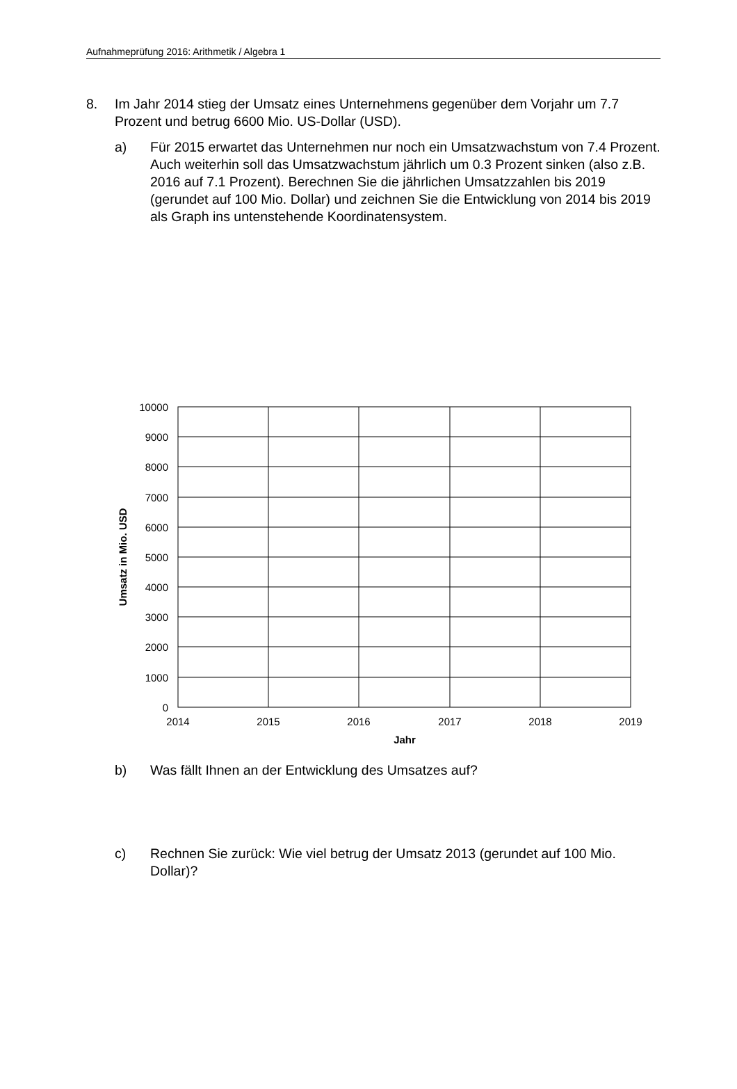Aufnahmeprüfung 2016: Arithmetik / Algebra 1
8. Im Jahr 2014 stieg der Umsatz eines Unternehmens gegenüber dem Vorjahr um 7.7 Prozent und betrug 6600 Mio. US-Dollar (USD).
a) Für 2015 erwartet das Unternehmen nur noch ein Umsatzwachstum von 7.4 Prozent. Auch weiterhin soll das Umsatzwachstum jährlich um 0.3 Prozent sinken (also z.B. 2016 auf 7.1 Prozent). Berechnen Sie die jährlichen Umsatzzahlen bis 2019 (gerundet auf 100 Mio. Dollar) und zeichnen Sie die Entwicklung von 2014 bis 2019 als Graph ins untenstehende Koordinatensystem.
10000
9000
8000
7000
6000
5000
4000
3000
2000
1000
0
2014
2015
2016
2017
2018
2019
Jahr
Umsatz in Mio. USD
b) Was fällt Ihnen an der Entwicklung des Umsatzes auf?
c) Rechnen Sie zurück: Wie viel betrug der Umsatz 2013 (gerundet auf 100 Mio. Dollar)?